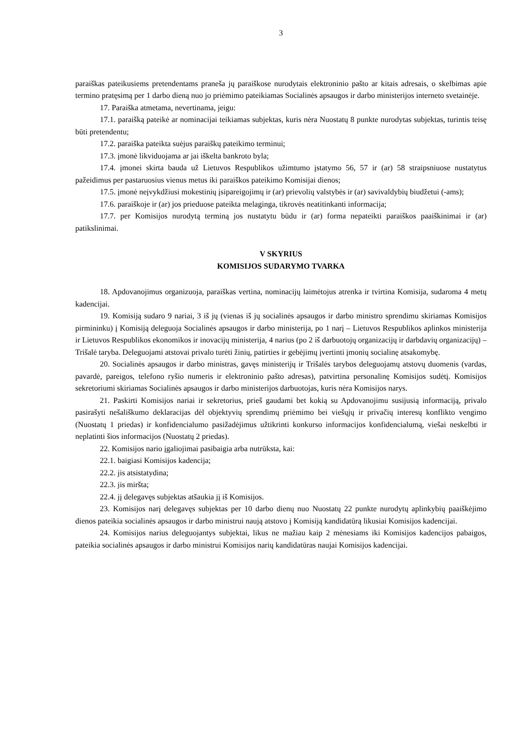3
paraiškas pateikusiems pretendentams praneša jų paraiškose nurodytais elektroninio pašto ar kitais adresais, o skelbimas apie termino pratęsimą per 1 darbo dieną nuo jo priėmimo pateikiamas Socialinės apsaugos ir darbo ministerijos interneto svetainėje.
17. Paraiška atmetama, nevertinama, jeigu:
17.1. paraišką pateikė ar nominacijai teikiamas subjektas, kuris nėra Nuostatų 8 punkte nurodytas subjektas, turintis teisę būti pretendentu;
17.2. paraiška pateikta suėjus paraiškų pateikimo terminui;
17.3. įmonė likviduojama ar jai iškelta bankroto byla;
17.4. įmonei skirta bauda už Lietuvos Respublikos užimtumo įstatymo 56, 57 ir (ar) 58 straipsniuose nustatytus pažeidimus per pastaruosius vienus metus iki paraiškos pateikimo Komisijai dienos;
17.5. įmonė neįvykdžiusi mokestinių įsipareigojimų ir (ar) prievolių valstybės ir (ar) savivaldybių biudžetui (-ams);
17.6. paraiškoje ir (ar) jos prieduose pateikta melaginga, tikrovės neatitinkanti informacija;
17.7. per Komisijos nurodytą terminą jos nustatytu būdu ir (ar) forma nepateikti paraiškos paaiškinimai ir (ar) patikslinimai.
V SKYRIUS
KOMISIJOS SUDARYMO TVARKA
18. Apdovanojimus organizuoja, paraiškas vertina, nominacijų laimėtojus atrenka ir tvirtina Komisija, sudaroma 4 metų kadencijai.
19. Komisiją sudaro 9 nariai, 3 iš jų (vienas iš jų socialinės apsaugos ir darbo ministro sprendimu skiriamas Komisijos pirmininku) į Komisiją deleguoja Socialinės apsaugos ir darbo ministerija, po 1 narį – Lietuvos Respublikos aplinkos ministerija ir Lietuvos Respublikos ekonomikos ir inovacijų ministerija, 4 narius (po 2 iš darbuotojų organizacijų ir darbdavių organizacijų) – Trišalė taryba. Deleguojami atstovai privalo turėti žinių, patirties ir gebėjimų įvertinti įmonių socialinę atsakomybę.
20. Socialinės apsaugos ir darbo ministras, gavęs ministerijų ir Trišalės tarybos deleguojamų atstovų duomenis (vardas, pavardė, pareigos, telefono ryšio numeris ir elektroninio pašto adresas), patvirtina personalinę Komisijos sudėtį. Komisijos sekretoriumi skiriamas Socialinės apsaugos ir darbo ministerijos darbuotojas, kuris nėra Komisijos narys.
21. Paskirti Komisijos nariai ir sekretorius, prieš gaudami bet kokią su Apdovanojimu susijusią informaciją, privalo pasirašyti nešališkumo deklaracijas dėl objektyvių sprendimų priėmimo bei viešųjų ir privačių interesų konflikto vengimo (Nuostatų 1 priedas) ir konfidencialumo pasižadėjimus užtikrinti konkurso informacijos konfidencialumą, viešai neskelbti ir neplatinti šios informacijos (Nuostatų 2 priedas).
22. Komisijos nario įgaliojimai pasibaigia arba nutrūksta, kai:
22.1. baigiasi Komisijos kadencija;
22.2. jis atsistatydina;
22.3. jis miršta;
22.4. jį delegavęs subjektas atšaukia jį iš Komisijos.
23. Komisijos narį delegavęs subjektas per 10 darbo dienų nuo Nuostatų 22 punkte nurodytų aplinkybių paaiškėjimo dienos pateikia socialinės apsaugos ir darbo ministrui naują atstovo į Komisiją kandidatūrą likusiai Komisijos kadencijai.
24. Komisijos narius deleguojantys subjektai, likus ne mažiau kaip 2 mėnesiams iki Komisijos kadencijos pabaigos, pateikia socialinės apsaugos ir darbo ministrui Komisijos narių kandidatūras naujai Komisijos kadencijai.